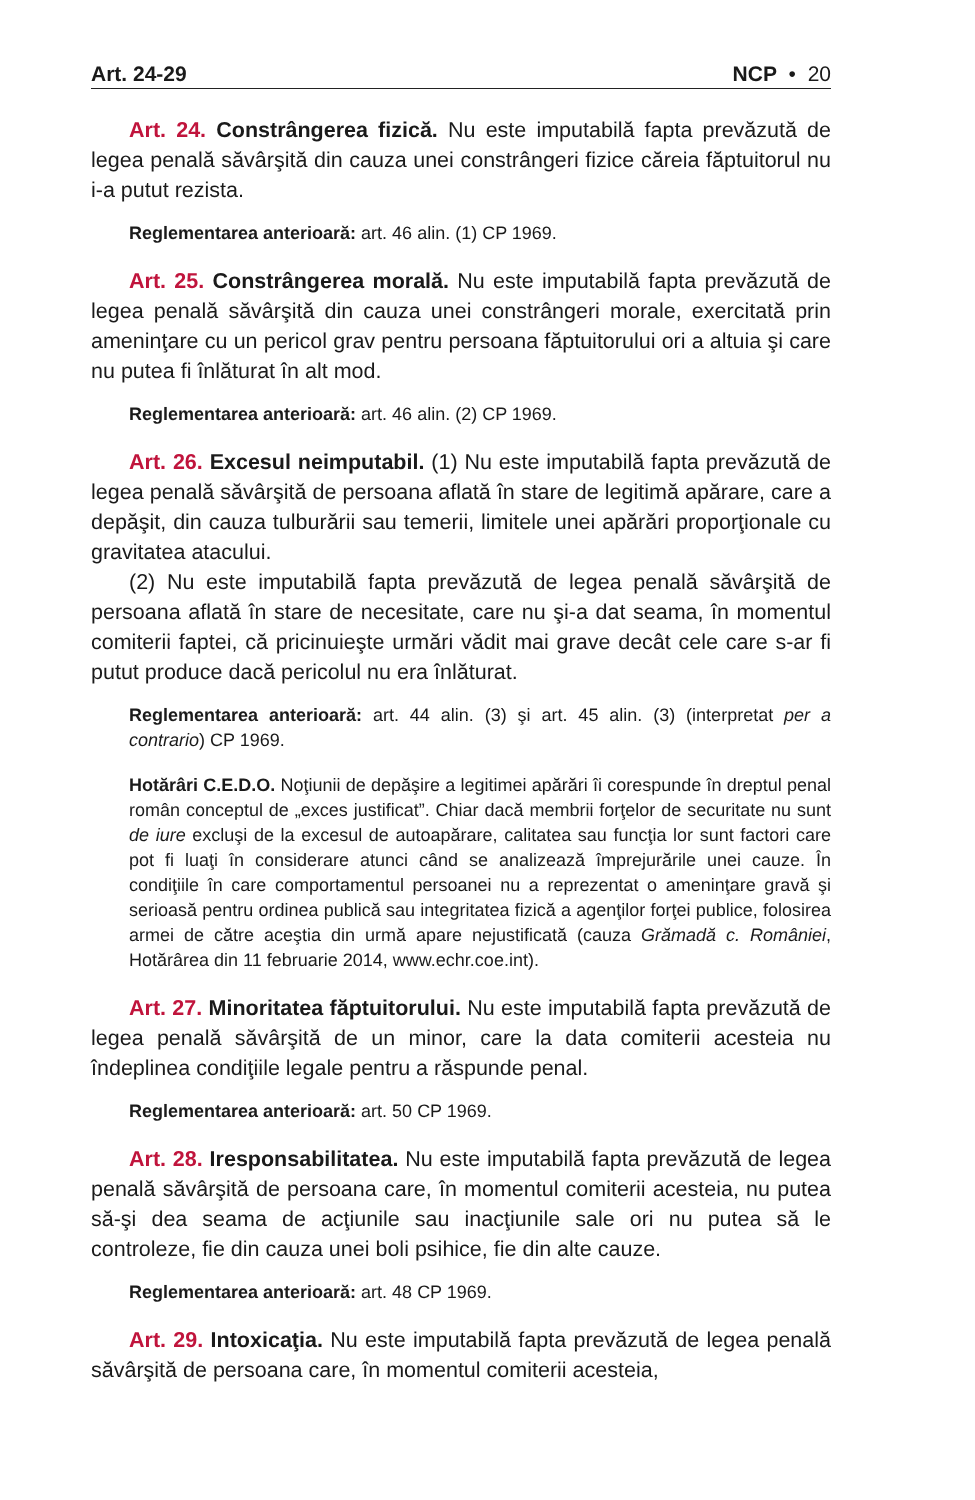Art. 24-29 NCP • 20
Art. 24. Constrângerea fizică. Nu este imputabilă fapta prevăzută de legea penală săvârşită din cauza unei constrângeri fizice căreia făptuitorul nu i-a putut rezista.
Reglementarea anterioară: art. 46 alin. (1) CP 1969.
Art. 25. Constrângerea morală. Nu este imputabilă fapta prevăzută de legea penală săvârşită din cauza unei constrângeri morale, exercitată prin ameninţare cu un pericol grav pentru persoana făptuitorului ori a altuia şi care nu putea fi înlăturat în alt mod.
Reglementarea anterioară: art. 46 alin. (2) CP 1969.
Art. 26. Excesul neimputabil. (1) Nu este imputabilă fapta prevăzută de legea penală săvârşită de persoana aflată în stare de legitimă apărare, care a depăşit, din cauza tulburării sau temerii, limitele unei apărări proporţionale cu gravitatea atacului.
(2) Nu este imputabilă fapta prevăzută de legea penală săvârşită de persoana aflată în stare de necesitate, care nu şi-a dat seama, în momentul comiterii faptei, că pricinuieşte urmări vădit mai grave decât cele care s-ar fi putut produce dacă pericolul nu era înlăturat.
Reglementarea anterioară: art. 44 alin. (3) şi art. 45 alin. (3) (interpretat per a contrario) CP 1969.
Hotărâri C.E.D.O. Noţiunii de depăşire a legitimei apărări îi corespunde în dreptul penal român conceptul de „exces justificat”. Chiar dacă membrii forţelor de securitate nu sunt de iure excluşi de la excesul de autoapărare, calitatea sau funcţia lor sunt factori care pot fi luaţi în considerare atunci când se analizează împrejurările unei cauze. În condiţiile în care comportamentul persoanei nu a reprezentat o ameninţare gravă şi serioasă pentru ordinea publică sau integritatea fizică a agenţilor forţei publice, folosirea armei de către aceştia din urmă apare nejustificată (cauza Grămadă c. României, Hotărârea din 11 februarie 2014, www.echr.coe.int).
Art. 27. Minoritatea făptuitorului. Nu este imputabilă fapta prevăzută de legea penală săvârşită de un minor, care la data comiterii acesteia nu îndeplinea condiţiile legale pentru a răspunde penal.
Reglementarea anterioară: art. 50 CP 1969.
Art. 28. Iresponsabilitatea. Nu este imputabilă fapta prevăzută de legea penală săvârşită de persoana care, în momentul comiterii acesteia, nu putea să-şi dea seama de acţiunile sau inacţiunile sale ori nu putea să le controleze, fie din cauza unei boli psihice, fie din alte cauze.
Reglementarea anterioară: art. 48 CP 1969.
Art. 29. Intoxicaţia. Nu este imputabilă fapta prevăzută de legea penală săvârşită de persoana care, în momentul comiterii acesteia,